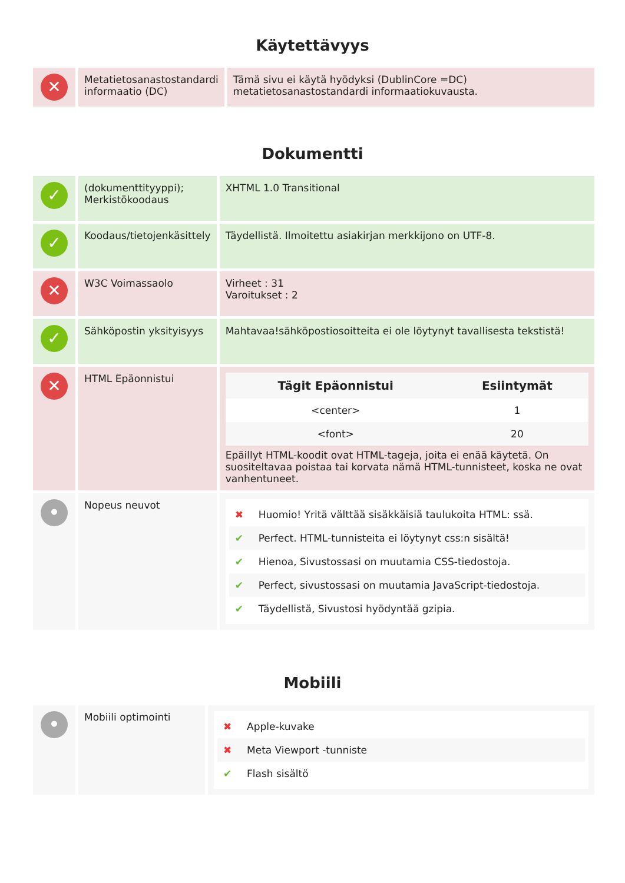Käytettävyys
| ✕ | Metatietosanastostandardi informaatio (DC) | Tämä sivu ei käytä hyödyksi (DublinCore =DC) metatietosanastostandardi informaatiokuvausta. |
Dokumentti
| ✓ | (dokumenttityyppi); Merkistökoodaus | XHTML 1.0 Transitional |
| ✓ | Koodaus/tietojenkäsittely | Täydellistä. Ilmoitettu asiakirjan merkkijono on UTF-8. |
| ✕ | W3C Voimassaolo | Virheet : 31 Varoitukset : 2 |
| ✓ | Sähköpostin yksityisyys | Mahtavaa!sähköpostiosoitteita ei ole löytynyt tavallisesta tekstistä! |
| ✕ | HTML Epäonnistui | / Tägit Epäonnistui / Esiintymät / / --- / --- / / <center> / 1 / / <font> / 20 / Epäillyt HTML-koodit ovat HTML-tageja, joita ei enää käytetä. On suositeltavaa poistaa tai korvata nämä HTML-tunnisteet, koska ne ovat vanhentuneet. |
| • | Nopeus neuvot | ✖ Huomio! Yritä välttää sisäkkäisiä taulukoita HTML: ssä. ✔ Perfect. HTML-tunnisteita ei löytynyt css:n sisältä! ✔ Hienoa, Sivustossasi on muutamia CSS-tiedostoja. ✔ Perfect, sivustossasi on muutamia JavaScript-tiedostoja. ✔ Täydellistä, Sivustosi hyödyntää gzipia. |
Mobiili
| • | Mobiili optimointi | ✖ Apple-kuvake ✖ Meta Viewport -tunniste ✔ Flash sisältö |